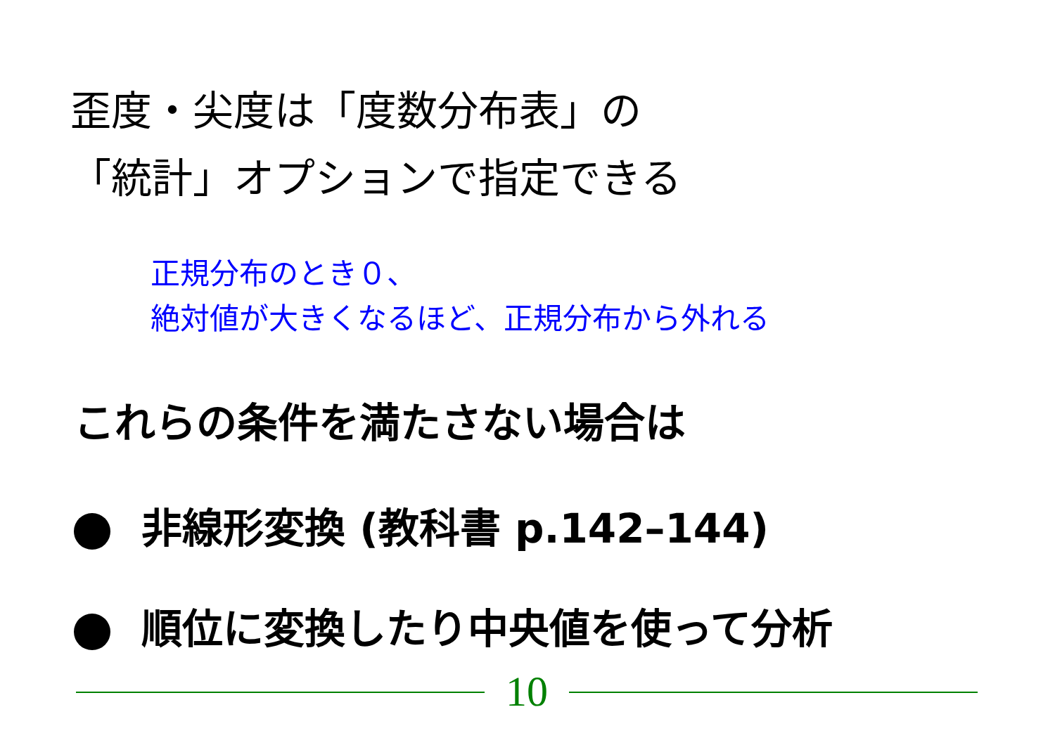歪度・尖度は「度数分布表」の
「統計」オプションで指定できる
正規分布のとき０、
絶対値が大きくなるほど、正規分布から外れる
これらの条件を満たさない場合は
非線形変換 (教科書 p.142–144)
順位に変換したり中央値を使って分析
10